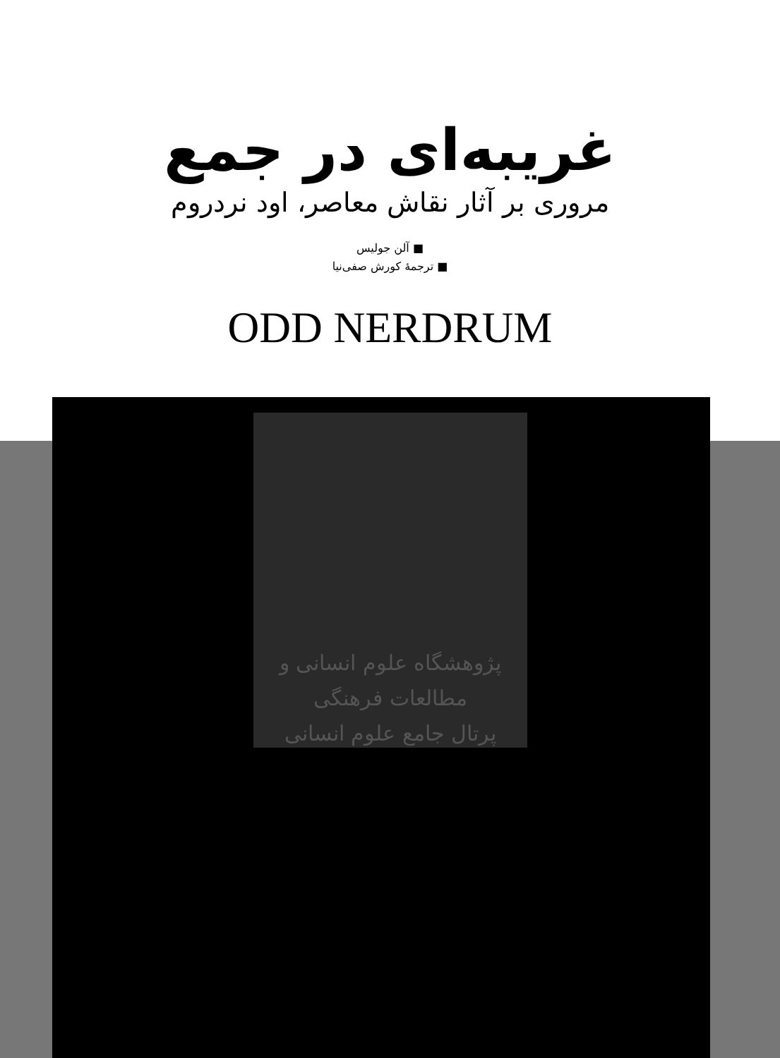غریبه‌ای در جمع
مروری بر آثار نقاش معاصر، اود نردروم
■ آلن جولیس
■ ترجمهٔ کورش صفی‌نیا
ODD NERDRUM
پژوهشگاه علوم انسانی و مطالعات فرهنگی
پرتال جامع علوم انسانی